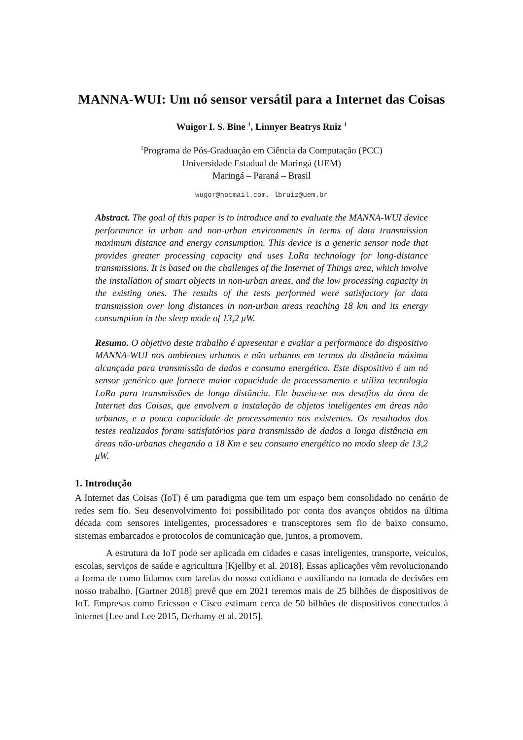MANNA-WUI: Um nó sensor versátil para a Internet das Coisas
Wuigor I. S. Bine <sup>1</sup>, Linnyer Beatrys Ruiz <sup>1</sup>
<sup>1</sup> Programa de Pós-Graduação em Ciência da Computação (PCC)
Universidade Estadual de Maringá (UEM)
Maringá – Paraná – Brasil
wugor@hotmail.com, lbruiz@uem.br
Abstract. The goal of this paper is to introduce and to evaluate the MANNA-WUI device performance in urban and non-urban environments in terms of data transmission maximum distance and energy consumption. This device is a generic sensor node that provides greater processing capacity and uses LoRa technology for long-distance transmissions. It is based on the challenges of the Internet of Things area, which involve the installation of smart objects in non-urban areas, and the low processing capacity in the existing ones. The results of the tests performed were satisfactory for data transmission over long distances in non-urban areas reaching 18 km and its energy consumption in the sleep mode of 13,2 μW.
Resumo. O objetivo deste trabalho é apresentar e avaliar a performance do dispositivo MANNA-WUI nos ambientes urbanos e não urbanos em termos da distância máxima alcançada para transmissão de dados e consumo energético. Este dispositivo é um nó sensor genérico que fornece maior capacidade de processamento e utiliza tecnologia LoRa para transmissões de longa distância. Ele baseia-se nos desafios da área de Internet das Coisas, que envolvem a instalação de objetos inteligentes em áreas não urbanas, e a pouca capacidade de processamento nos existentes. Os resultados dos testes realizados foram satisfatórios para transmissão de dados a longa distância em áreas não-urbanas chegando a 18 Km e seu consumo energético no modo sleep de 13,2 μW.
1. Introdução
A Internet das Coisas (IoT) é um paradigma que tem um espaço bem consolidado no cenário de redes sem fio. Seu desenvolvimento foi possibilitado por conta dos avanços obtidos na última década com sensores inteligentes, processadores e transceptores sem fio de baixo consumo, sistemas embarcados e protocolos de comunicação que, juntos, a promovem.
A estrutura da IoT pode ser aplicada em cidades e casas inteligentes, transporte, veículos, escolas, serviços de saúde e agricultura [Kjellby et al. 2018]. Essas aplicações vêm revolucionando a forma de como lidamos com tarefas do nosso cotidiano e auxiliando na tomada de decisões em nosso trabalho. [Gartner 2018] prevê que em 2021 teremos mais de 25 bilhões de dispositivos de IoT. Empresas como Ericsson e Cisco estimam cerca de 50 bilhões de dispositivos conectados à internet [Lee and Lee 2015, Derhamy et al. 2015].